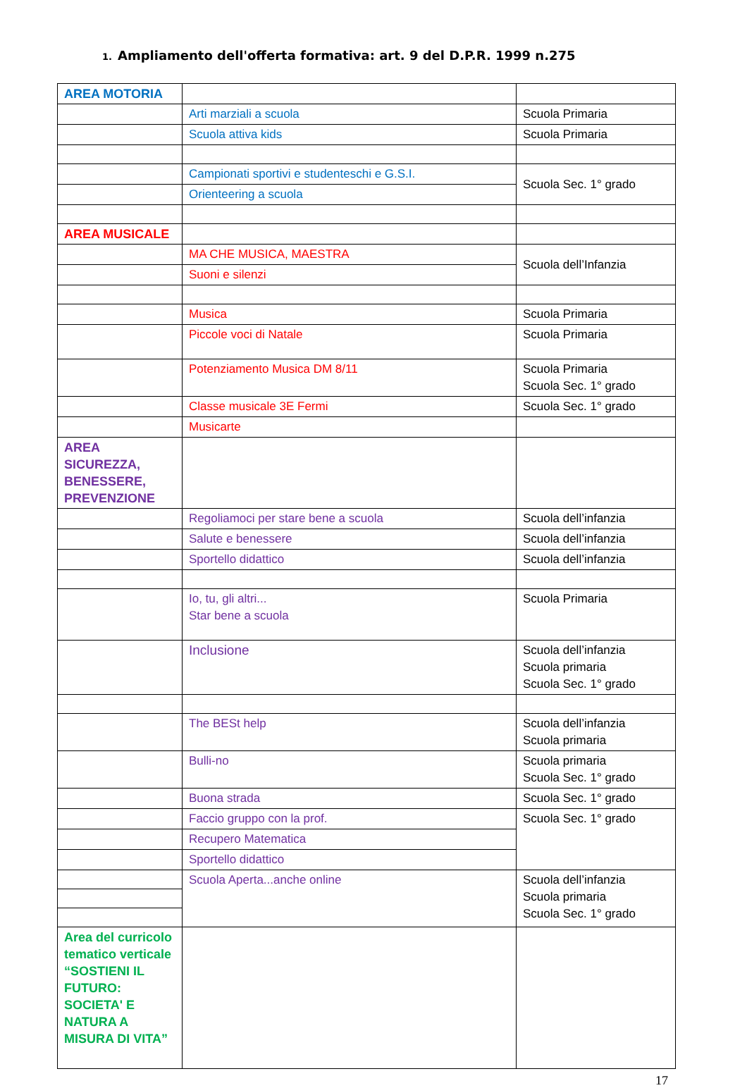1. Ampliamento dell'offerta formativa: art. 9 del D.P.R. 1999 n.275
| AREA MOTORIA | | |
| | Arti marziali a scuola | Scuola Primaria |
| | Scuola attiva kids | Scuola Primaria |
| | Campionati sportivi e studenteschi e G.S.I. | Scuola Sec. 1° grado |
| | Orienteering a scuola | |
| AREA MUSICALE | | |
| | MA CHE MUSICA, MAESTRA | Scuola dell’Infanzia |
| | Suoni e silenzi | |
| | Musica | Scuola Primaria |
| | Piccole voci di Natale | Scuola Primaria |
| | Potenziamento Musica DM 8/11 | Scuola Primaria Scuola Sec. 1° grado |
| | Classe musicale 3E Fermi | Scuola Sec. 1° grado |
| | Musicarte | |
| AREA SICUREZZA, BENESSERE, PREVENZIONE | | |
| | Regoliamoci per stare bene a scuola | Scuola dell’infanzia |
| | Salute e benessere | Scuola dell’infanzia |
| | Sportello didattico | Scuola dell’infanzia |
| | Io, tu, gli altri... Star bene a scuola | Scuola Primaria |
| | Inclusione | Scuola dell’infanzia Scuola primaria Scuola Sec. 1° grado |
| | The BESt help | Scuola dell’infanzia Scuola primaria |
| | Bulli-no | Scuola primaria Scuola Sec. 1° grado |
| | Buona strada | Scuola Sec. 1° grado |
| | Faccio gruppo con la prof. | Scuola Sec. 1° grado |
| | Recupero Matematica | |
| | Sportello didattico | |
| | Scuola Aperta...anche online | Scuola dell’infanzia Scuola primaria Scuola Sec. 1° grado |
| Area del curricolo tematico verticale “SOSTIENI IL FUTURO: SOCIETA' E NATURA A MISURA DI VITA” | | |
17